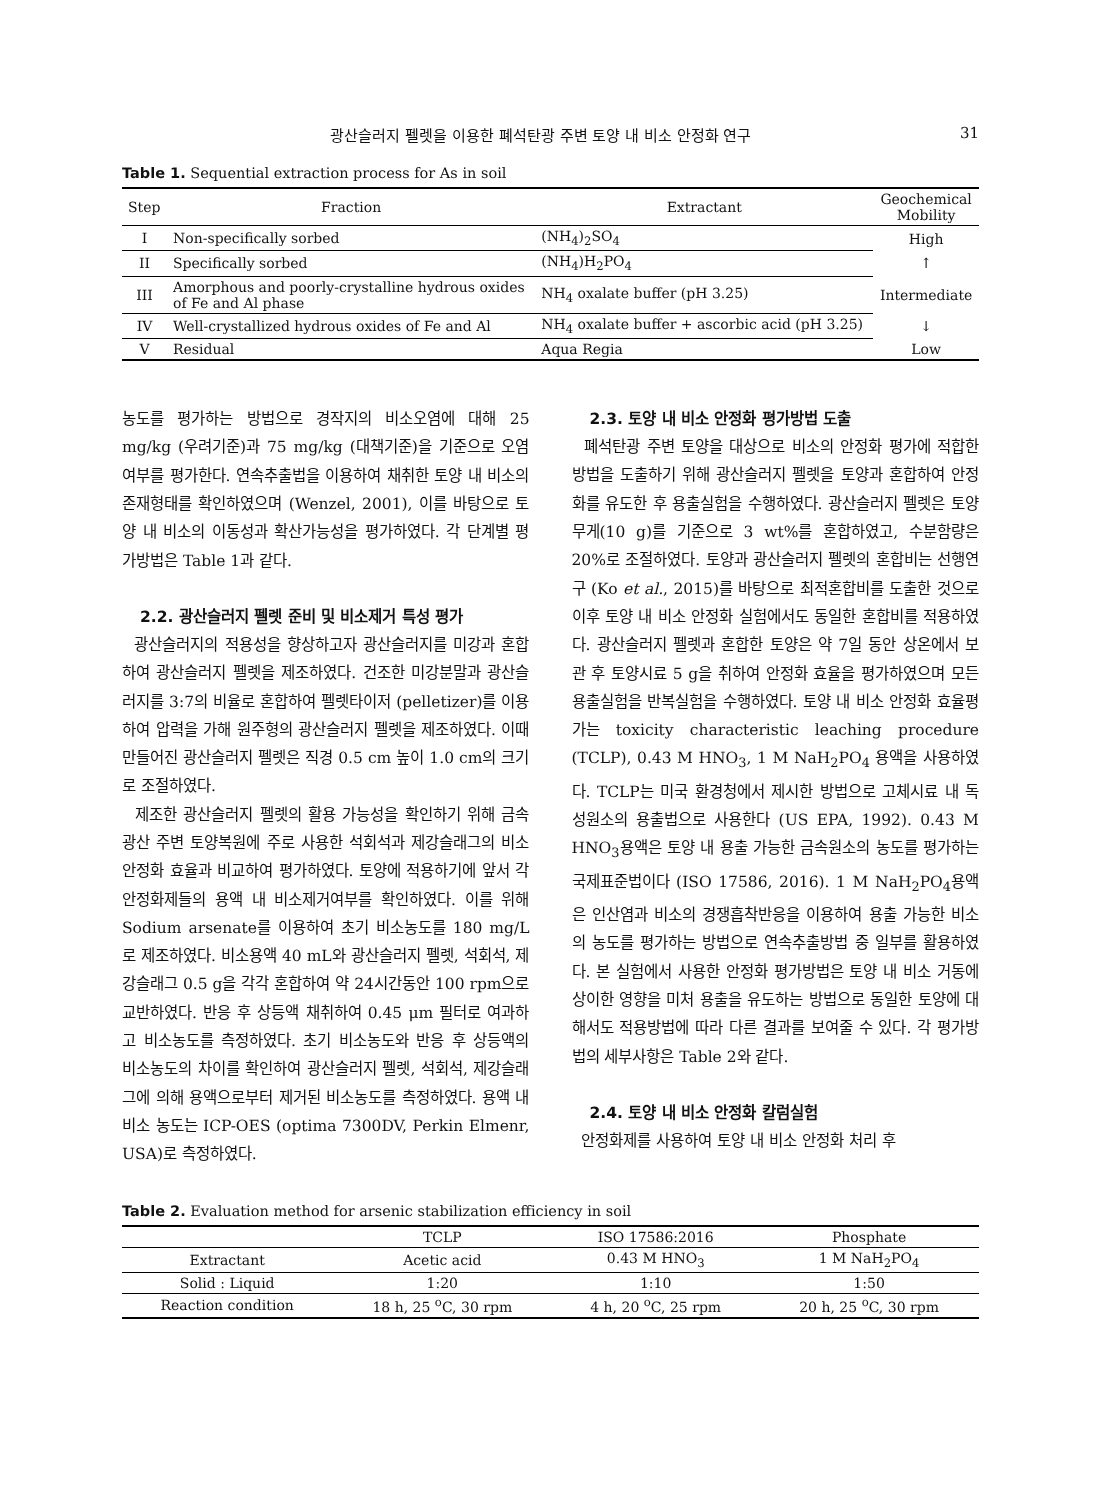광산슬러지 펠렛을 이용한 폐석탄광 주변 토양 내 비소 안정화 연구 31
Table 1. Sequential extraction process for As in soil
| Step | Fraction | Extractant | Geochemical Mobility |
| --- | --- | --- | --- |
| I | Non-specifically sorbed | (NH<sub>4</sub>)<sub>2</sub>SO<sub>4</sub> | High |
| II | Specifically sorbed | (NH<sub>4</sub>)H<sub>2</sub>PO<sub>4</sub> | ↑ |
| III | Amorphous and poorly-crystalline hydrous oxides of Fe and Al phase | NH<sub>4</sub> oxalate buffer (pH 3.25) | Intermediate |
| IV | Well-crystallized hydrous oxides of Fe and Al | NH<sub>4</sub> oxalate buffer + ascorbic acid (pH 3.25) | ↓ |
| V | Residual | Aqua Regia | Low |
농도를 평가하는 방법으로 경작지의 비소오염에 대해 25 mg/kg (우려기준)과 75 mg/kg (대책기준)을 기준으로 오염여부를 평가한다. 연속추출법을 이용하여 채취한 토양 내 비소의 존재형태를 확인하였으며 (Wenzel, 2001), 이를 바탕으로 토양 내 비소의 이동성과 확산가능성을 평가하였다. 각 단계별 평가방법은 Table 1과 같다.
2.2. 광산슬러지 펠렛 준비 및 비소제거 특성 평가
광산슬러지의 적용성을 향상하고자 광산슬러지를 미강과 혼합하여 광산슬러지 펠렛을 제조하였다. 건조한 미강분말과 광산슬러지를 3:7의 비율로 혼합하여 펠렛타이저 (pelletizer)를 이용하여 압력을 가해 원주형의 광산슬러지 펠렛을 제조하였다. 이때 만들어진 광산슬러지 펠렛은 직경 0.5 cm 높이 1.0 cm의 크기로 조절하였다.
제조한 광산슬러지 펠렛의 활용 가능성을 확인하기 위해 금속광산 주변 토양복원에 주로 사용한 석회석과 제강슬래그의 비소안정화 효율과 비교하여 평가하였다. 토양에 적용하기에 앞서 각 안정화제들의 용액 내 비소제거여부를 확인하였다. 이를 위해 Sodium arsenate를 이용하여 초기 비소농도를 180 mg/L로 제조하였다. 비소용액 40 mL와 광산슬러지 펠렛, 석회석, 제강슬래그 0.5 g을 각각 혼합하여 약 24시간동안 100 rpm으로 교반하였다. 반응 후 상등액 채취하여 0.45 μm 필터로 여과하고 비소농도를 측정하였다. 초기 비소농도와 반응 후 상등액의 비소농도의 차이를 확인하여 광산슬러지 펠렛, 석회석, 제강슬래그에 의해 용액으로부터 제거된 비소농도를 측정하였다. 용액 내 비소 농도는 ICP-OES (optima 7300DV, Perkin Elmenr, USA)로 측정하였다.
2.3. 토양 내 비소 안정화 평가방법 도출
폐석탄광 주변 토양을 대상으로 비소의 안정화 평가에 적합한 방법을 도출하기 위해 광산슬러지 펠렛을 토양과 혼합하여 안정화를 유도한 후 용출실험을 수행하였다. 광산슬러지 펠렛은 토양 무게(10 g)를 기준으로 3 wt%를 혼합하였고, 수분함량은 20%로 조절하였다. 토양과 광산슬러지 펠렛의 혼합비는 선행연구 (Ko et al., 2015)를 바탕으로 최적혼합비를 도출한 것으로 이후 토양 내 비소 안정화 실험에서도 동일한 혼합비를 적용하였다. 광산슬러지 펠렛과 혼합한 토양은 약 7일 동안 상온에서 보관 후 토양시료 5 g을 취하여 안정화 효율을 평가하였으며 모든 용출실험을 반복실험을 수행하였다. 토양 내 비소 안정화 효율평가는 toxicity characteristic leaching procedure (TCLP), 0.43 M HNO<sub>3</sub>, 1 M NaH<sub>2</sub>PO<sub>4</sub> 용액을 사용하였다. TCLP는 미국 환경청에서 제시한 방법으로 고체시료 내 독성원소의 용출법으로 사용한다 (US EPA, 1992). 0.43 M HNO<sub>3</sub>용액은 토양 내 용출 가능한 금속원소의 농도를 평가하는 국제표준법이다 (ISO 17586, 2016). 1 M NaH<sub>2</sub>PO<sub>4</sub>용액은 인산염과 비소의 경쟁흡착반응을 이용하여 용출 가능한 비소의 농도를 평가하는 방법으로 연속추출방법 중 일부를 활용하였다. 본 실험에서 사용한 안정화 평가방법은 토양 내 비소 거동에 상이한 영향을 미처 용출을 유도하는 방법으로 동일한 토양에 대해서도 적용방법에 따라 다른 결과를 보여줄 수 있다. 각 평가방법의 세부사항은 Table 2와 같다.
2.4. 토양 내 비소 안정화 칼럼실험
안정화제를 사용하여 토양 내 비소 안정화 처리 후
Table 2. Evaluation method for arsenic stabilization efficiency in soil
| | TCLP | ISO 17586:2016 | Phosphate |
| Extractant | Acetic acid | 0.43 M HNO<sub>3</sub> | 1 M NaH<sub>2</sub>PO<sub>4</sub> |
| Solid : Liquid | 1:20 | 1:10 | 1:50 |
| Reaction condition | 18 h, 25 <sup>o</sup>C, 30 rpm | 4 h, 20 <sup>o</sup>C, 25 rpm | 20 h, 25 <sup>o</sup>C, 30 rpm |